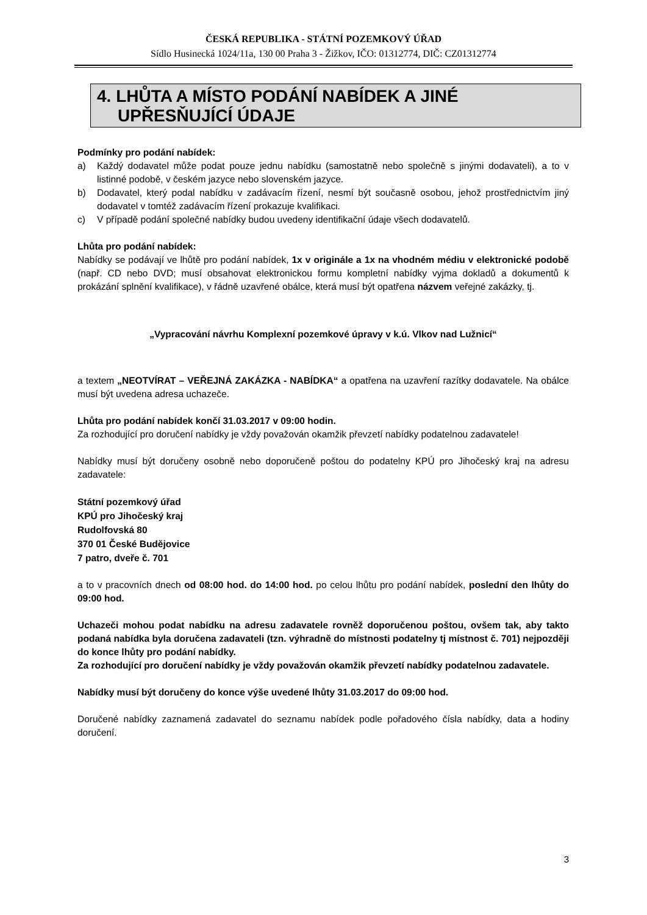ČESKÁ REPUBLIKA - STÁTNÍ POZEMKOVÝ ÚŘAD
Sídlo Husinecká 1024/11a, 130 00 Praha 3 - Žižkov, IČO: 01312774, DIČ: CZ01312774
4. LHŮTA A MÍSTO PODÁNÍ NABÍDEK A JINÉ
UPŘESŇUJÍCÍ ÚDAJE
Podmínky pro podání nabídek:
a) Každý dodavatel může podat pouze jednu nabídku (samostatně nebo společně s jinými dodavateli), a to v listinné podobě, v českém jazyce nebo slovenském jazyce.
b) Dodavatel, který podal nabídku v zadávacím řízení, nesmí být současně osobou, jehož prostřednictvím jiný dodavatel v tomtéž zadávacím řízení prokazuje kvalifikaci.
c) V případě podání společné nabídky budou uvedeny identifikační údaje všech dodavatelů.
Lhůta pro podání nabídek:
Nabídky se podávají ve lhůtě pro podání nabídek, 1x v originále a 1x na vhodném médiu v elektronické podobě (např. CD nebo DVD; musí obsahovat elektronickou formu kompletní nabídky vyjma dokladů a dokumentů k prokázání splnění kvalifikace), v řádně uzavřené obálce, která musí být opatřena názvem veřejné zakázky, tj.
„Vypracování návrhu Komplexní pozemkové úpravy v k.ú. Vlkov nad Lužnicí“
a textem „NEOTVÍRAT – VEŘEJNÁ ZAKÁZKA - NABÍDKA“ a opatřena na uzavření razítky dodavatele. Na obálce musí být uvedena adresa uchazeče.
Lhůta pro podání nabídek končí 31.03.2017 v 09:00 hodin.
Za rozhodující pro doručení nabídky je vždy považován okamžik převzetí nabídky podatelnou zadavatele!
Nabídky musí být doručeny osobně nebo doporučeně poštou do podatelny KPÚ pro Jihočeský kraj na adresu zadavatele:
Státní pozemkový úřad
KPÚ pro Jihočeský kraj
Rudolfovská 80
370 01 České Budějovice
7 patro, dveře č. 701
a to v pracovních dnech od 08:00 hod. do 14:00 hod. po celou lhůtu pro podání nabídek, poslední den lhůty do 09:00 hod.
Uchazeči mohou podat nabídku na adresu zadavatele rovněž doporučenou poštou, ovšem tak, aby takto podaná nabídka byla doručena zadavateli (tzn. výhradně do místnosti podatelny tj místnost č. 701) nejpozději do konce lhůty pro podání nabídky.
Za rozhodující pro doručení nabídky je vždy považován okamžik převzetí nabídky podatelnou zadavatele.
Nabídky musí být doručeny do konce výše uvedené lhůty 31.03.2017 do 09:00 hod.
Doručené nabídky zaznamená zadavatel do seznamu nabídek podle pořadového čísla nabídky, data a hodiny doručení.
3